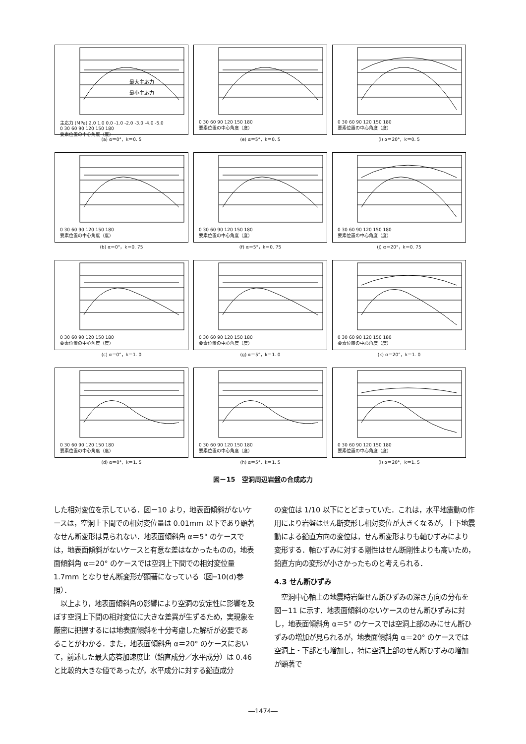最大主応力
最小主応力
主応力 (MPa) 2.0 1.0 0.0 -1.0 -2.0 -3.0 -4.0 -5.0
0 30 60 90 120 150 180
要素位置の中心角度（度）
(a) α＝0°，k＝0. 5
0 30 60 90 120 150 180
要素位置の中心角度（度）
(e) α＝5°，k＝0. 5
0 30 60 90 120 150 180
要素位置の中心角度（度）
(i) α＝20°，k＝0. 5
0 30 60 90 120 150 180
要素位置の中心角度（度）
(b) α＝0°，k＝0. 75
0 30 60 90 120 150 180
要素位置の中心角度（度）
(f) α＝5°，k＝0. 75
0 30 60 90 120 150 180
要素位置の中心角度（度）
(j) α＝20°，k＝0. 75
0 30 60 90 120 150 180
要素位置の中心角度（度）
(c) α＝0°，k＝1. 0
0 30 60 90 120 150 180
要素位置の中心角度（度）
(g) α＝5°，k＝1. 0
0 30 60 90 120 150 180
要素位置の中心角度（度）
(k) α＝20°，k＝1. 0
0 30 60 90 120 150 180
要素位置の中心角度（度）
(d) α＝0°，k＝1. 5
0 30 60 90 120 150 180
要素位置の中心角度（度）
(h) α＝5°，k＝1. 5
0 30 60 90 120 150 180
要素位置の中心角度（度）
(l) α＝20°，k＝1. 5
図－15　空洞周辺岩盤の合成応力
した相対変位を示している．図－10 より，地表面傾斜がないケースは，空洞上下間での相対変位量は 0.01mm 以下であり顕著なせん断変形は見られない．地表面傾斜角 α＝5° のケースでは，地表面傾斜がないケースと有意な差はなかったものの，地表面傾斜角 α＝20° のケースでは空洞上下間での相対変位量 1.7mm となりせん断変形が顕著になっている（図─10(d)参照）．
　以上より，地表面傾斜角の影響により空洞の安定性に影響を及ぼす空洞上下間の相対変位に大きな差異が生ずるため，実現象を厳密に把握するには地表面傾斜を十分考慮した解析が必要であることがわかる．また，地表面傾斜角 α＝20° のケースにおいて，前述した最大応答加速度比（鉛直成分／水平成分）は 0.46 と比較的大きな値であったが，水平成分に対する鉛直成分
の変位は 1/10 以下にとどまっていた．これは，水平地震動の作用により岩盤はせん断変形し相対変位が大きくなるが，上下地震動による鉛直方向の変位は，せん断変形よりも軸ひずみにより変形する．軸ひずみに対する剛性はせん断剛性よりも高いため，鉛直方向の変形が小さかったものと考えられる．
4.3 せん断ひずみ
　空洞中心軸上の地震時岩盤せん断ひずみの深さ方向の分布を図－11 に示す．地表面傾斜のないケースのせん断ひずみに対し，地表面傾斜角 α＝5° のケースでは空洞上部のみにせん断ひずみの増加が見られるが，地表面傾斜角 α＝20° のケースでは空洞上・下部とも増加し，特に空洞上部のせん断ひずみの増加が顕著で
―1474―